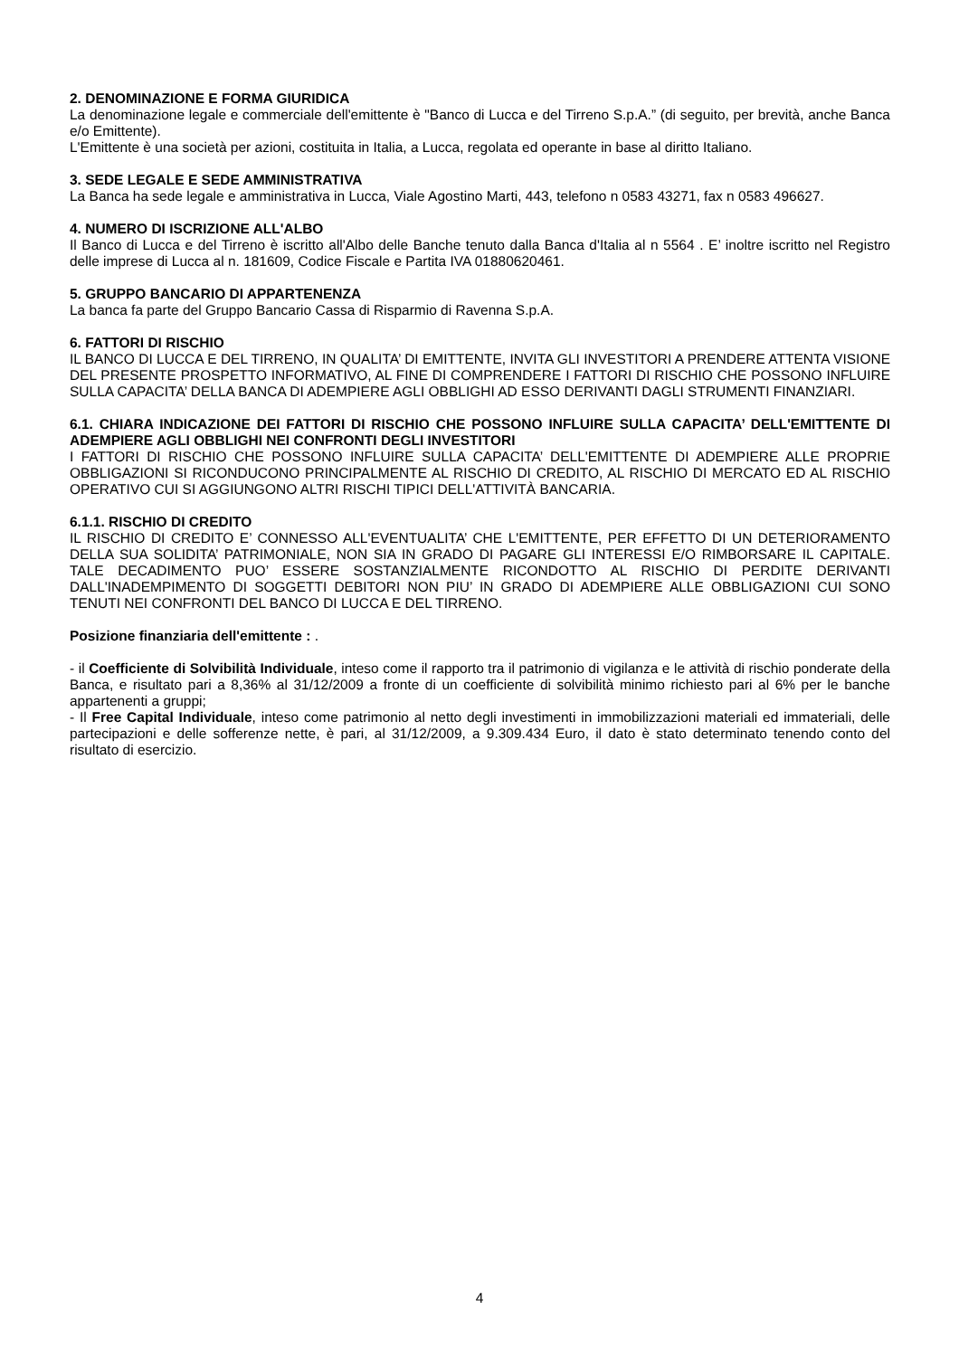2. DENOMINAZIONE E FORMA GIURIDICA
La denominazione legale e commerciale dell'emittente è "Banco di Lucca e del Tirreno S.p.A.” (di seguito, per brevità, anche Banca e/o Emittente).
L'Emittente è una società per azioni, costituita in Italia, a Lucca, regolata ed operante in base al diritto Italiano.
3. SEDE LEGALE E SEDE AMMINISTRATIVA
La Banca ha sede legale e amministrativa in Lucca, Viale Agostino Marti, 443, telefono n 0583 43271, fax n 0583 496627.
4. NUMERO DI ISCRIZIONE ALL'ALBO
Il Banco di Lucca e del Tirreno è iscritto all'Albo delle Banche tenuto dalla Banca d'Italia al n 5564 . E’ inoltre iscritto nel Registro delle imprese di Lucca al n. 181609, Codice Fiscale e Partita IVA 01880620461.
5. GRUPPO BANCARIO DI APPARTENENZA
La banca fa parte del Gruppo Bancario Cassa di Risparmio di Ravenna S.p.A.
6. FATTORI DI RISCHIO
IL BANCO DI LUCCA E DEL TIRRENO, IN QUALITA’ DI EMITTENTE, INVITA GLI INVESTITORI A PRENDERE ATTENTA VISIONE DEL PRESENTE PROSPETTO INFORMATIVO, AL FINE DI COMPRENDERE I FATTORI DI RISCHIO CHE POSSONO INFLUIRE SULLA CAPACITA’ DELLA BANCA DI ADEMPIERE AGLI OBBLIGHI AD ESSO DERIVANTI DAGLI STRUMENTI FINANZIARI.
6.1. CHIARA INDICAZIONE DEI FATTORI DI RISCHIO CHE POSSONO INFLUIRE SULLA CAPACITA’ DELL'EMITTENTE DI ADEMPIERE AGLI OBBLIGHI NEI CONFRONTI DEGLI INVESTITORI
I FATTORI DI RISCHIO CHE POSSONO INFLUIRE SULLA CAPACITA’ DELL'EMITTENTE DI ADEMPIERE ALLE PROPRIE OBBLIGAZIONI SI RICONDUCONO PRINCIPALMENTE AL RISCHIO DI CREDITO, AL RISCHIO DI MERCATO ED AL RISCHIO OPERATIVO CUI SI AGGIUNGONO ALTRI RISCHI TIPICI DELL'ATTIVITÀ BANCARIA.
6.1.1. RISCHIO DI CREDITO
IL RISCHIO DI CREDITO E’ CONNESSO ALL'EVENTUALITA’ CHE L'EMITTENTE, PER EFFETTO DI UN DETERIORAMENTO DELLA SUA SOLIDITA’ PATRIMONIALE, NON SIA IN GRADO DI PAGARE GLI INTERESSI E/O RIMBORSARE IL CAPITALE. TALE DECADIMENTO PUO’ ESSERE SOSTANZIALMENTE RICONDOTTO AL RISCHIO DI PERDITE DERIVANTI DALL'INADEMPIMENTO DI SOGGETTI DEBITORI NON PIU’ IN GRADO DI ADEMPIERE ALLE OBBLIGAZIONI CUI SONO TENUTI NEI CONFRONTI DEL BANCO DI LUCCA E DEL TIRRENO.
Posizione finanziaria dell'emittente : .
- il Coefficiente di Solvibilità Individuale, inteso come il rapporto tra il patrimonio di vigilanza e le attività di rischio ponderate della Banca, e risultato pari a 8,36% al 31/12/2009 a fronte di un coefficiente di solvibilità minimo richiesto pari al 6% per le banche appartenenti a gruppi;
- Il Free Capital Individuale, inteso come patrimonio al netto degli investimenti in immobilizzazioni materiali ed immateriali, delle partecipazioni e delle sofferenze nette, è pari, al 31/12/2009, a 9.309.434 Euro, il dato è stato determinato tenendo conto del risultato di esercizio.
4